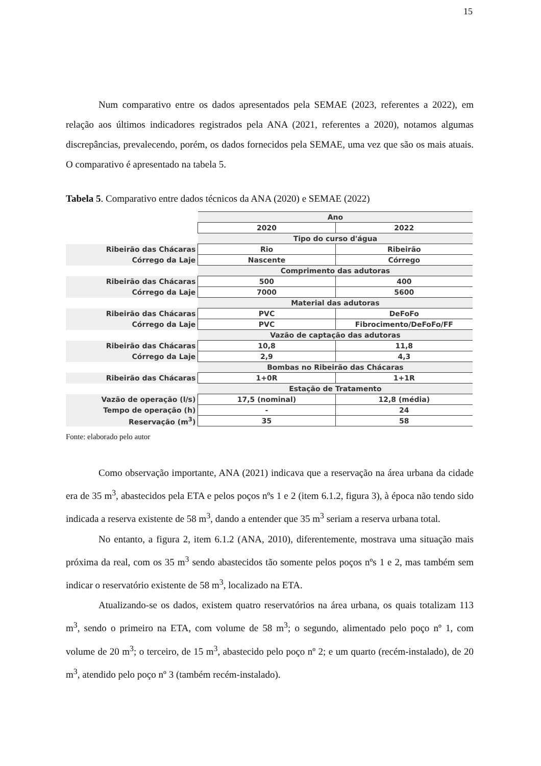15
Num comparativo entre os dados apresentados pela SEMAE (2023, referentes a 2022), em relação aos últimos indicadores registrados pela ANA (2021, referentes a 2020), notamos algumas discrepâncias, prevalecendo, porém, os dados fornecidos pela SEMAE, uma vez que são os mais atuais. O comparativo é apresentado na tabela 5.
Tabela 5. Comparativo entre dados técnicos da ANA (2020) e SEMAE (2022)
| | Ano | |
| | 2020 | 2022 |
| | Tipo do curso d'água | |
| Ribeirão das Chácaras | Rio | Ribeirão |
| Córrego da Laje | Nascente | Córrego |
| | Comprimento das adutoras | |
| Ribeirão das Chácaras | 500 | 400 |
| Córrego da Laje | 7000 | 5600 |
| | Material das adutoras | |
| Ribeirão das Chácaras | PVC | DeFoFo |
| Córrego da Laje | PVC | Fibrocimento/DeFoFo/FF |
| | Vazão de captação das adutoras | |
| Ribeirão das Chácaras | 10,8 | 11,8 |
| Córrego da Laje | 2,9 | 4,3 |
| | Bombas no Ribeirão das Chácaras | |
| Ribeirão das Chácaras | 1+0R | 1+1R |
| | Estação de Tratamento | |
| Vazão de operação (l/s) | 17,5 (nominal) | 12,8 (média) |
| Tempo de operação (h) | - | 24 |
| Reservação (m<sup>3</sup>) | 35 | 58 |
Fonte: elaborado pelo autor
Como observação importante, ANA (2021) indicava que a reservação na área urbana da cidade era de 35 m<sup>3</sup>, abastecidos pela ETA e pelos poços nºs 1 e 2 (item 6.1.2, figura 3), à época não tendo sido indicada a reserva existente de 58 m<sup>3</sup>, dando a entender que 35 m<sup>3</sup> seriam a reserva urbana total.
No entanto, a figura 2, item 6.1.2 (ANA, 2010), diferentemente, mostrava uma situação mais próxima da real, com os 35 m<sup>3</sup> sendo abastecidos tão somente pelos poços nºs 1 e 2, mas também sem indicar o reservatório existente de 58 m<sup>3</sup>, localizado na ETA.
Atualizando-se os dados, existem quatro reservatórios na área urbana, os quais totalizam 113 m<sup>3</sup>, sendo o primeiro na ETA, com volume de 58 m<sup>3</sup>; o segundo, alimentado pelo poço nº 1, com volume de 20 m<sup>3</sup>; o terceiro, de 15 m<sup>3</sup>, abastecido pelo poço nº 2; e um quarto (recém-instalado), de 20 m<sup>3</sup>, atendido pelo poço nº 3 (também recém-instalado).